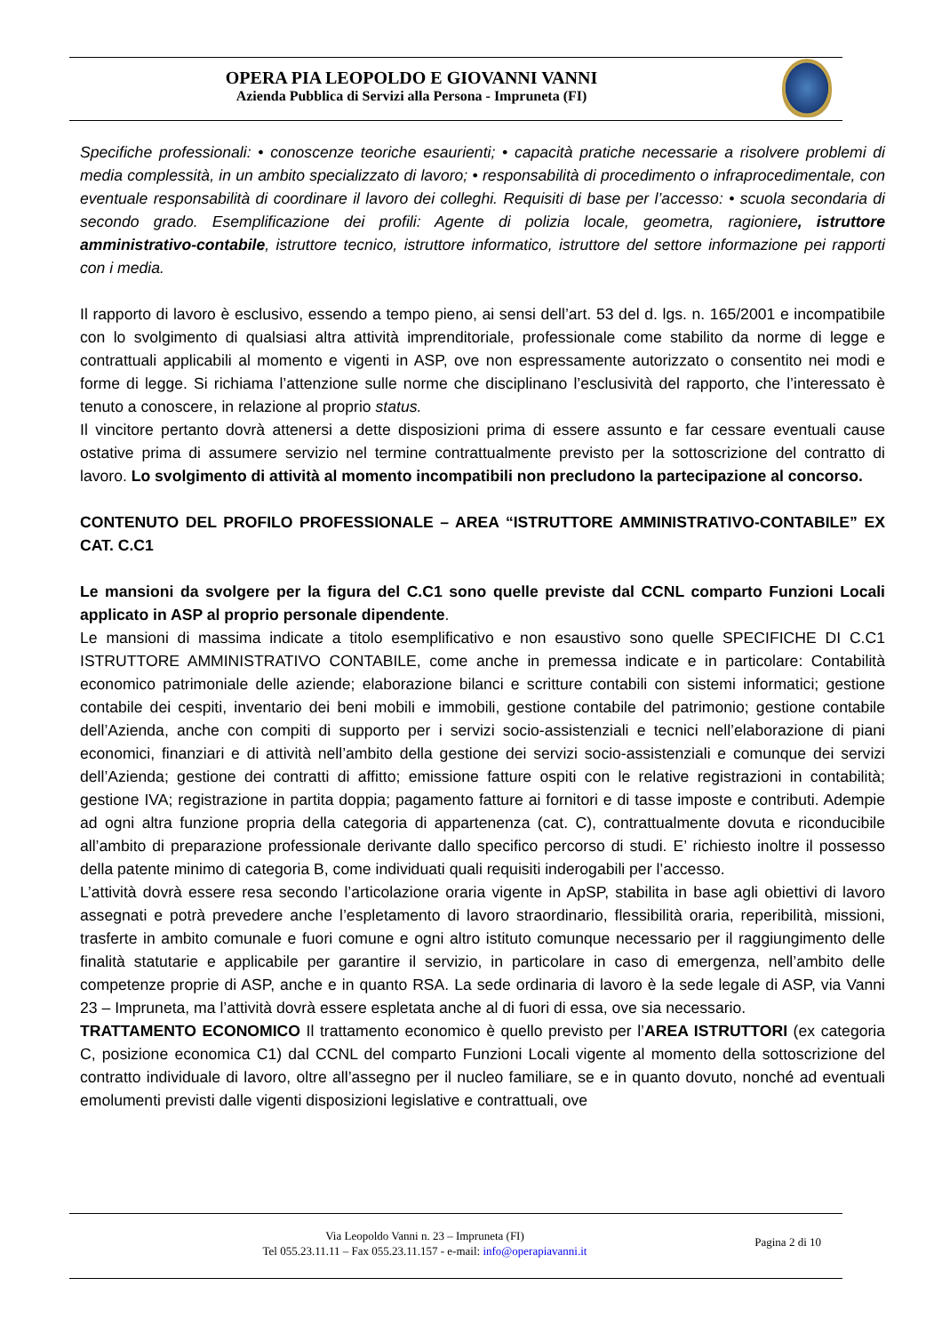OPERA PIA LEOPOLDO E GIOVANNI VANNI
Azienda Pubblica di Servizi alla Persona - Impruneta (FI)
Specifiche professionali: • conoscenze teoriche esaurienti; • capacità pratiche necessarie a risolvere problemi di media complessità, in un ambito specializzato di lavoro; • responsabilità di procedimento o infraprocedimentale, con eventuale responsabilità di coordinare il lavoro dei colleghi. Requisiti di base per l’accesso: • scuola secondaria di secondo grado. Esemplificazione dei profili: Agente di polizia locale, geometra, ragioniere, istruttore amministrativo-contabile, istruttore tecnico, istruttore informatico, istruttore del settore informazione pei rapporti con i media.
Il rapporto di lavoro è esclusivo, essendo a tempo pieno, ai sensi dell’art. 53 del d. lgs. n. 165/2001 e incompatibile con lo svolgimento di qualsiasi altra attività imprenditoriale, professionale come stabilito da norme di legge e contrattuali applicabili al momento e vigenti in ASP, ove non espressamente autorizzato o consentito nei modi e forme di legge. Si richiama l’attenzione sulle norme che disciplinano l’esclusività del rapporto, che l’interessato è tenuto a conoscere, in relazione al proprio status.
Il vincitore pertanto dovrà attenersi a dette disposizioni prima di essere assunto e far cessare eventuali cause ostative prima di assumere servizio nel termine contrattualmente previsto per la sottoscrizione del contratto di lavoro. Lo svolgimento di attività al momento incompatibili non precludono la partecipazione al concorso.
CONTENUTO DEL PROFILO PROFESSIONALE – AREA “ISTRUTTORE AMMINISTRATIVO-CONTABILE” EX CAT. C.C1
Le mansioni da svolgere per la figura del C.C1 sono quelle previste dal CCNL comparto Funzioni Locali applicato in ASP al proprio personale dipendente.
Le mansioni di massima indicate a titolo esemplificativo e non esaustivo sono quelle SPECIFICHE DI C.C1 ISTRUTTORE AMMINISTRATIVO CONTABILE, come anche in premessa indicate e in particolare: Contabilità economico patrimoniale delle aziende; elaborazione bilanci e scritture contabili con sistemi informatici; gestione contabile dei cespiti, inventario dei beni mobili e immobili, gestione contabile del patrimonio; gestione contabile dell’Azienda, anche con compiti di supporto per i servizi socio-assistenziali e tecnici nell’elaborazione di piani economici, finanziari e di attività nell’ambito della gestione dei servizi socio-assistenziali e comunque dei servizi dell’Azienda; gestione dei contratti di affitto; emissione fatture ospiti con le relative registrazioni in contabilità; gestione IVA; registrazione in partita doppia; pagamento fatture ai fornitori e di tasse imposte e contributi. Adempie ad ogni altra funzione propria della categoria di appartenenza (cat. C), contrattualmente dovuta e riconducibile all’ambito di preparazione professionale derivante dallo specifico percorso di studi. E’ richiesto inoltre il possesso della patente minimo di categoria B, come individuati quali requisiti inderogabili per l’accesso.
L’attività dovrà essere resa secondo l’articolazione oraria vigente in ApSP, stabilita in base agli obiettivi di lavoro assegnati e potrà prevedere anche l’espletamento di lavoro straordinario, flessibilità oraria, reperibilità, missioni, trasferte in ambito comunale e fuori comune e ogni altro istituto comunque necessario per il raggiungimento delle finalità statutarie e applicabile per garantire il servizio, in particolare in caso di emergenza, nell’ambito delle competenze proprie di ASP, anche e in quanto RSA. La sede ordinaria di lavoro è la sede legale di ASP, via Vanni 23 – Impruneta, ma l’attività dovrà essere espletata anche al di fuori di essa, ove sia necessario.
TRATTAMENTO ECONOMICO Il trattamento economico è quello previsto per l’AREA ISTRUTTORI (ex categoria C, posizione economica C1) dal CCNL del comparto Funzioni Locali vigente al momento della sottoscrizione del contratto individuale di lavoro, oltre all’assegno per il nucleo familiare, se e in quanto dovuto, nonché ad eventuali emolumenti previsti dalle vigenti disposizioni legislative e contrattuali, ove
Via Leopoldo Vanni n. 23 – Impruneta (FI)
Tel 055.23.11.11 – Fax 055.23.11.157 - e-mail: info@operapiavanni.it
Pagina 2 di 10